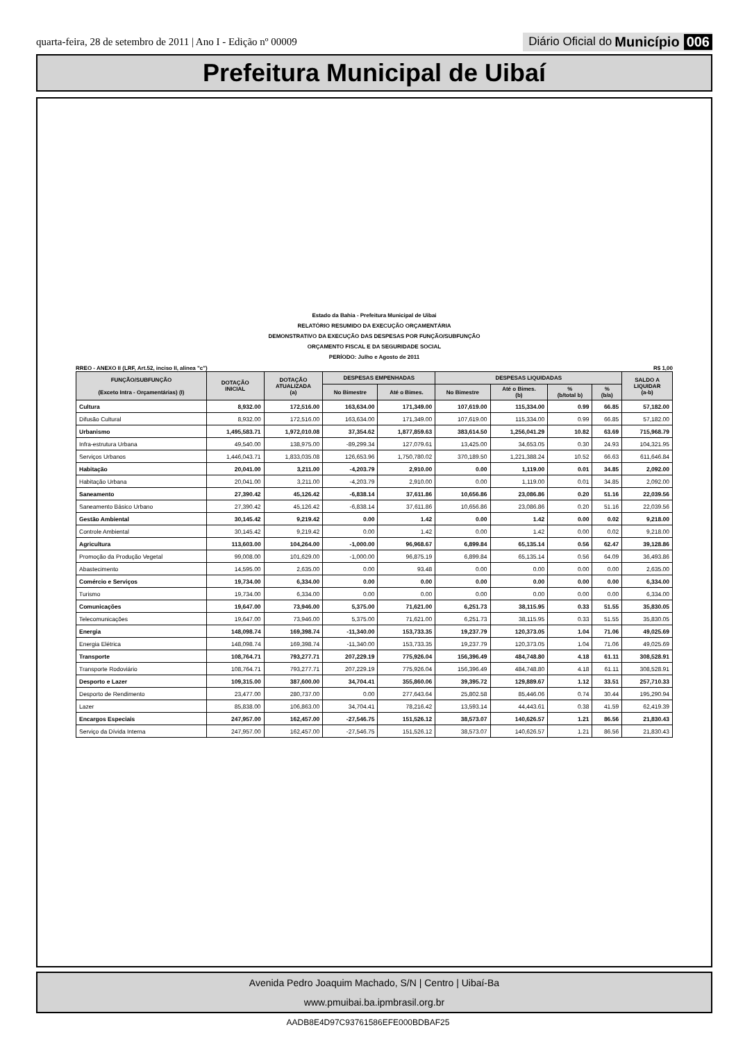quarta-feira, 28 de setembro de 2011 | Ano I - Edição nº 00009
Diário Oficial do Município 006
Prefeitura Municipal de Uibaí
Estado da Bahia - Prefeitura Municipal de Uibai
RELATÓRIO RESUMIDO DA EXECUÇÃO ORÇAMENTÁRIA
DEMONSTRATIVO DA EXECUÇÃO DAS DESPESAS POR FUNÇÃO/SUBFUNÇÃO
ORÇAMENTO FISCAL E DA SEGURIDADE SOCIAL
PERÍODO: Julho e Agosto de 2011
RREO - ANEXO II (LRF, Art.52, inciso II, alinea "c") R$ 1,00
| FUNÇÃO/SUBFUNÇÃO (Exceto Intra - Orçamentárias) (I) | DOTAÇÃO INICIAL | DOTAÇÃO ATUALIZADA (a) | DESPESAS EMPENHADAS | | DESPESAS LIQUIDADAS | | | | SALDO A LIQUIDAR (a-b) |
| --- | --- | --- | --- | --- | --- | --- | --- | --- | --- |
| | | | No Bimestre | Até o Bimes. | No Bimestre | Até o Bimes. (b) | % (b/total b) | % (b/a) | |
| Cultura | 8,932.00 | 172,516.00 | 163,634.00 | 171,349.00 | 107,619.00 | 115,334.00 | 0.99 | 66.85 | 57,182.00 |
| Difusão Cultural | 8,932.00 | 172,516.00 | 163,634.00 | 171,349.00 | 107,619.00 | 115,334.00 | 0.99 | 66.85 | 57,182.00 |
| Urbanismo | 1,495,583.71 | 1,972,010.08 | 37,354.62 | 1,877,859.63 | 383,614.50 | 1,256,041.29 | 10.82 | 63.69 | 715,968.79 |
| Infra-estrutura Urbana | 49,540.00 | 138,975.00 | -89,299.34 | 127,079.61 | 13,425.00 | 34,653.05 | 0.30 | 24.93 | 104,321.95 |
| Serviços Urbanos | 1,446,043.71 | 1,833,035.08 | 126,653.96 | 1,750,780.02 | 370,189.50 | 1,221,388.24 | 10.52 | 66.63 | 611,646.84 |
| Habitação | 20,041.00 | 3,211.00 | -4,203.79 | 2,910.00 | 0.00 | 1,119.00 | 0.01 | 34.85 | 2,092.00 |
| Habitação Urbana | 20,041.00 | 3,211.00 | -4,203.79 | 2,910.00 | 0.00 | 1,119.00 | 0.01 | 34.85 | 2,092.00 |
| Saneamento | 27,390.42 | 45,126.42 | -6,838.14 | 37,611.86 | 10,656.86 | 23,086.86 | 0.20 | 51.16 | 22,039.56 |
| Saneamento Básico Urbano | 27,390.42 | 45,126.42 | -6,838.14 | 37,611.86 | 10,656.86 | 23,086.86 | 0.20 | 51.16 | 22,039.56 |
| Gestão Ambiental | 30,145.42 | 9,219.42 | 0.00 | 1.42 | 0.00 | 1.42 | 0.00 | 0.02 | 9,218.00 |
| Controle Ambiental | 30,145.42 | 9,219.42 | 0.00 | 1.42 | 0.00 | 1.42 | 0.00 | 0.02 | 9,218.00 |
| Agricultura | 113,603.00 | 104,264.00 | -1,000.00 | 96,968.67 | 6,899.84 | 65,135.14 | 0.56 | 62.47 | 39,128.86 |
| Promoção da Produção Vegetal | 99,008.00 | 101,629.00 | -1,000.00 | 96,875.19 | 6,899.84 | 65,135.14 | 0.56 | 64.09 | 36,493.86 |
| Abastecimento | 14,595.00 | 2,635.00 | 0.00 | 93.48 | 0.00 | 0.00 | 0.00 | 0.00 | 2,635.00 |
| Comércio e Serviços | 19,734.00 | 6,334.00 | 0.00 | 0.00 | 0.00 | 0.00 | 0.00 | 0.00 | 6,334.00 |
| Turismo | 19,734.00 | 6,334.00 | 0.00 | 0.00 | 0.00 | 0.00 | 0.00 | 0.00 | 6,334.00 |
| Comunicações | 19,647.00 | 73,946.00 | 5,375.00 | 71,621.00 | 6,251.73 | 38,115.95 | 0.33 | 51.55 | 35,830.05 |
| Telecomunicações | 19,647.00 | 73,946.00 | 5,375.00 | 71,621.00 | 6,251.73 | 38,115.95 | 0.33 | 51.55 | 35,830.05 |
| Energia | 148,098.74 | 169,398.74 | -11,340.00 | 153,733.35 | 19,237.79 | 120,373.05 | 1.04 | 71.06 | 49,025.69 |
| Energia Elétrica | 148,098.74 | 169,398.74 | -11,340.00 | 153,733.35 | 19,237.79 | 120,373.05 | 1.04 | 71.06 | 49,025.69 |
| Transporte | 108,764.71 | 793,277.71 | 207,229.19 | 775,926.04 | 156,396.49 | 484,748.80 | 4.18 | 61.11 | 308,528.91 |
| Transporte Rodoviário | 108,764.71 | 793,277.71 | 207,229.19 | 775,926.04 | 156,396.49 | 484,748.80 | 4.18 | 61.11 | 308,528.91 |
| Desporto e Lazer | 109,315.00 | 387,600.00 | 34,704.41 | 355,860.06 | 39,395.72 | 129,889.67 | 1.12 | 33.51 | 257,710.33 |
| Desporto de Rendimento | 23,477.00 | 280,737.00 | 0.00 | 277,643.64 | 25,802.58 | 85,446.06 | 0.74 | 30.44 | 195,290.94 |
| Lazer | 85,838.00 | 106,863.00 | 34,704.41 | 78,216.42 | 13,593.14 | 44,443.61 | 0.38 | 41.59 | 62,419.39 |
| Encargos Especiais | 247,957.00 | 162,457.00 | -27,546.75 | 151,526.12 | 38,573.07 | 140,626.57 | 1.21 | 86.56 | 21,830.43 |
| Serviço da Dívida Interna | 247,957.00 | 162,457.00 | -27,546.75 | 151,526.12 | 38,573.07 | 140,626.57 | 1.21 | 86.56 | 21,830.43 |
Avenida Pedro Joaquim Machado, S/N | Centro | Uibaí-Ba
www.pmuibai.ba.ipmbrasil.org.br
AADB8E4D97C93761586EFE000BDBAF25